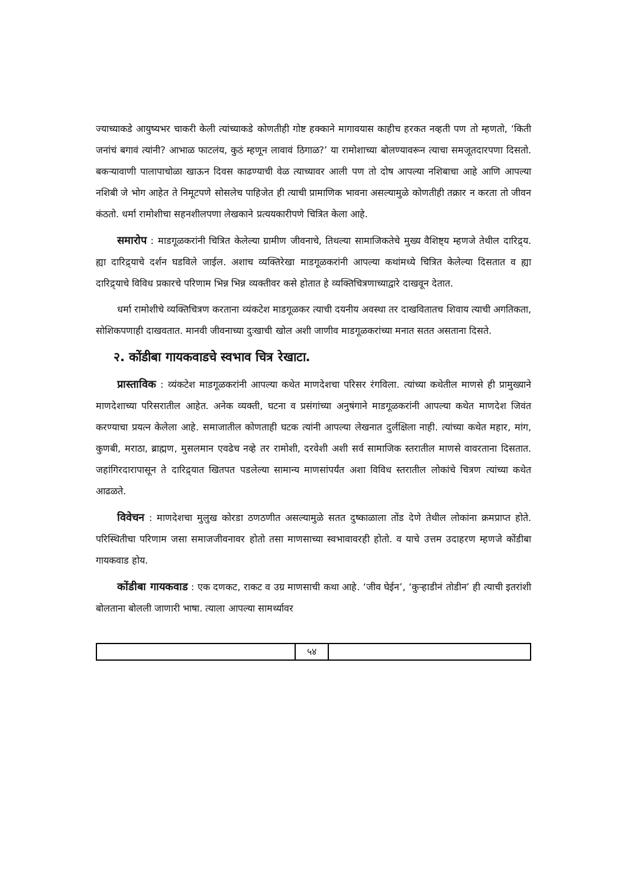ज्याच्याकडे आयुष्यभर चाकरी केली त्यांच्याकडे कोणतीही गोष्ट हक्काने मागावयास काहीच हरकत नव्हती पण तो म्हणतो, ‘किती जनांचं बगावं त्यांनी? आभाळ फाटलंय, कुठं म्हणून लावावं ठिगाळ?’ या रामोशाच्या बोलण्यावरून त्याचा समजूतदारपणा दिसतो. बकऱ्यावाणी पालापाचोळा खाऊन दिवस काढण्याची वेळ त्याच्यावर आली पण तो दोष आपल्या नशिबाचा आहे आणि आपल्या नशिबी जे भोग आहेत ते निमूटपणे सोसलेच पाहिजेत ही त्याची प्रामाणिक भावना असल्यामुळे कोणतीही तक्रार न करता तो जीवन कंठतो. धर्मा रामोशीचा सहनशीलपणा लेखकाने प्रत्ययकारीपणे चित्रित केला आहे.
समारोप : माडगूळकरांनी चित्रित केलेल्या ग्रामीण जीवनाचे, तिथल्या सामाजिकतेचे मुख्य वैशिष्ट्य म्हणजे तेथील दारिद्र्य. ह्या दारिद्र्याचे दर्शन घडविले जाईल. अशाच व्यक्तिरेखा माडगूळकरांनी आपल्या कथांमध्ये चित्रित केलेल्या दिसतात व ह्या दारिद्र्याचे विविध प्रकारचे परिणाम भिन्न भिन्न व्यक्तीवर कसे होतात हे व्यक्तिचित्रणाच्याद्वारे दाखवून देतात.
धर्मा रामोशीचे व्यक्तिचित्रण करताना व्यंकटेश माडगूळकर त्याची दयनीय अवस्था तर दाखवितातच शिवाय त्याची अगतिकता, सोशिकपणाही दाखवतात. मानवी जीवनाच्या दुःखाची खोल अशी जाणीव माडगूळकरांच्या मनात सतत असताना दिसते.
२. कोंडीबा गायकवाडचे स्वभाव चित्र रेखाटा.
प्रास्ताविक : व्यंकटेश माडगूळकरांनी आपल्या कथेत माणदेशचा परिसर रंगविला. त्यांच्या कथेतील माणसे ही प्रामुख्याने माणदेशाच्या परिसरातील आहेत. अनेक व्यक्ती, घटना व प्रसंगांच्या अनुषंगाने माडगूळकरांनी आपल्या कथेत माणदेश जिवंत करण्याचा प्रयत्न केलेला आहे. समाजातील कोणताही घटक त्यांनी आपल्या लेखनात दुर्लक्षिला नाही. त्यांच्या कथेत महार, मांग, कुणबी, मराठा, ब्राह्मण, मुसलमान एवढेच नव्हे तर रामोशी, दरवेशी अशी सर्व सामाजिक स्तरातील माणसे वावरताना दिसतात. जहांगिरदारापासून ते दारिद्र्यात खितपत पडलेल्या सामान्य माणसांपर्यंत अशा विविध स्तरातील लोकांचे चित्रण त्यांच्या कथेत आढळते.
विवेचन : माणदेशचा मुलुख कोरडा ठणठणीत असल्यामुळे सतत दुष्काळाला तोंड देणे तेथील लोकांना क्रमप्राप्त होते. परिस्थितीचा परिणाम जसा समाजजीवनावर होतो तसा माणसाच्या स्वभावावरही होतो. व याचे उत्तम उदाहरण म्हणजे कोंडीबा गायकवाड होय.
कोंडीबा गायकवाड : एक दणकट, राकट व उग्र माणसाची कथा आहे. ‘जीव घेईन’, ‘कुऱ्हाडीनं तोडीन’ ही त्याची इतरांशी बोलताना बोलली जाणारी भाषा. त्याला आपल्या सामर्थ्यावर
५४